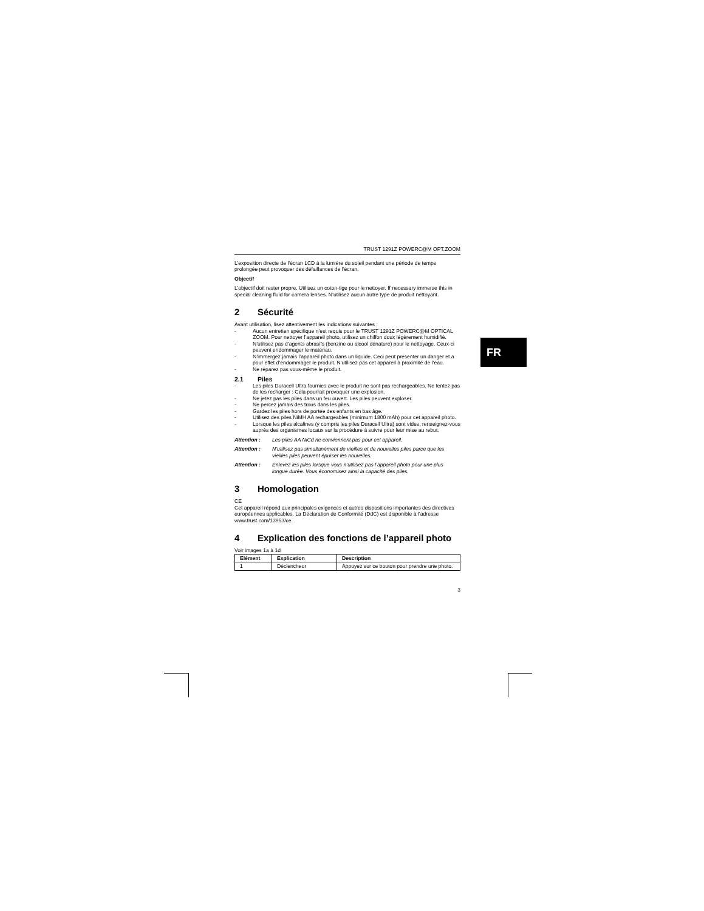TRUST 1291Z POWERC@M OPT.ZOOM
L’exposition directe de l’écran LCD à la lumière du soleil pendant une période de temps prolongée peut provoquer des défaillances de l’écran.
Objectif
L’objectif doit rester propre. Utilisez un coton-tige pour le nettoyer. If necessary immerse this in special cleaning fluid for camera lenses. N’utilisez aucun autre type de produit nettoyant.
2 Sécurité
Avant utilisation, lisez attentivement les indications suivantes :
- Aucun entretien spécifique n’est requis pour le TRUST 1291Z POWERC@M OPTICAL ZOOM. Pour nettoyer l’appareil photo, utilisez un chiffon doux légèrement humidifié.
- N’utilisez pas d’agents abrasifs (benzine ou alcool dénaturé) pour le nettoyage. Ceux-ci peuvent endommager le matériau.
- N’immergez jamais l’appareil photo dans un liquide. Ceci peut présenter un danger et a pour effet d’endommager le produit. N’utilisez pas cet appareil à proximité de l’eau.
- Ne réparez pas vous-même le produit.
2.1 Piles
- Les piles Duracell Ultra fournies avec le produit ne sont pas rechargeables. Ne tentez pas de les recharger : Cela pourrait provoquer une explosion.
- Ne jetez pas les piles dans un feu ouvert. Les piles peuvent exploser.
- Ne percez jamais des trous dans les piles.
- Gardez les piles hors de portée des enfants en bas âge.
- Utilisez des piles NiMH AA rechargeables (minimum 1800 mAh) pour cet appareil photo.
- Lorsque les piles alcalines (y compris les piles Duracell Ultra) sont vides, renseignez-vous auprès des organismes locaux sur la procédure à suivre pour leur mise au rebut.
Attention : Les piles AA NiCd ne conviennent pas pour cet appareil.
Attention : N’utilisez pas simultanément de vieilles et de nouvelles piles parce que les vieilles piles peuvent épuiser les nouvelles.
Attention : Enlevez les piles lorsque vous n’utilisez pas l’appareil photo pour une plus longue durée. Vous économisez ainsi la capacité des piles.
3 Homologation
CE
Cet appareil répond aux principales exigences et autres dispositions importantes des directives européennes applicables. La Déclaration de Conformité (DdC) est disponible à l’adresse www.trust.com/13953/ce.
4 Explication des fonctions de l’appareil photo
Voir images 1a à 1d
| Elément | Explication | Description |
| --- | --- | --- |
| 1 | Déclencheur | Appuyez sur ce bouton pour prendre une photo. |
3
FR